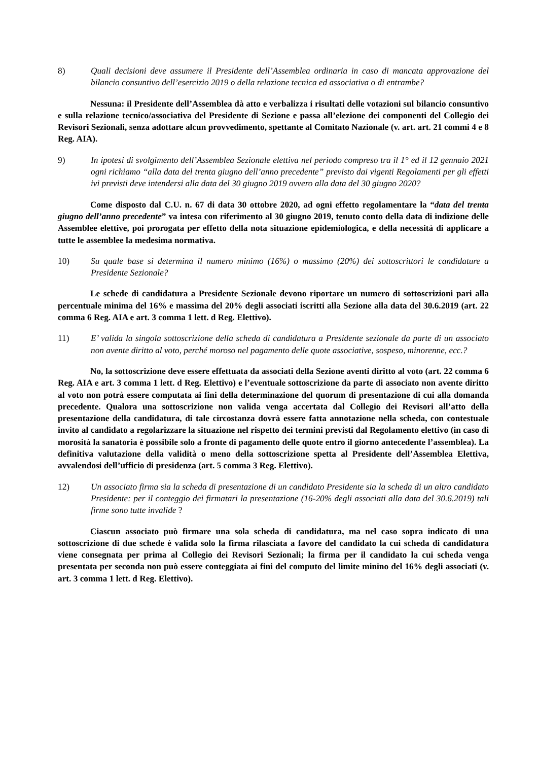8) Quali decisioni deve assumere il Presidente dell’Assemblea ordinaria in caso di mancata approvazione del bilancio consuntivo dell’esercizio 2019 o della relazione tecnica ed associativa o di entrambe?
Nessuna: il Presidente dell’Assemblea dà atto e verbalizza i risultati delle votazioni sul bilancio consuntivo e sulla relazione tecnico/associativa del Presidente di Sezione e passa all’elezione dei componenti del Collegio dei Revisori Sezionali, senza adottare alcun provvedimento, spettante al Comitato Nazionale (v. art. art. 21 commi 4 e 8 Reg. AIA).
9) In ipotesi di svolgimento dell’Assemblea Sezionale elettiva nel periodo compreso tra il 1° ed il 12 gennaio 2021 ogni richiamo “alla data del trenta giugno dell’anno precedente” previsto dai vigenti Regolamenti per gli effetti ivi previsti deve intendersi alla data del 30 giugno 2019 ovvero alla data del 30 giugno 2020?
Come disposto dal C.U. n. 67 di data 30 ottobre 2020, ad ogni effetto regolamentare la “data del trenta giugno dell’anno precedente” va intesa con riferimento al 30 giugno 2019, tenuto conto della data di indizione delle Assemblee elettive, poi prorogata per effetto della nota situazione epidemiologica, e della necessità di applicare a tutte le assemblee la medesima normativa.
10) Su quale base si determina il numero minimo (16%) o massimo (20%) dei sottoscrittori le candidature a Presidente Sezionale?
Le schede di candidatura a Presidente Sezionale devono riportare un numero di sottoscrizioni pari alla percentuale minima del 16% e massima del 20% degli associati iscritti alla Sezione alla data del 30.6.2019 (art. 22 comma 6 Reg. AIA e art. 3 comma 1 lett. d Reg. Elettivo).
11) E’ valida la singola sottoscrizione della scheda di candidatura a Presidente sezionale da parte di un associato non avente diritto al voto, perché moroso nel pagamento delle quote associative, sospeso, minorenne, ecc.?
No, la sottoscrizione deve essere effettuata da associati della Sezione aventi diritto al voto (art. 22 comma 6 Reg. AIA e art. 3 comma 1 lett. d Reg. Elettivo) e l’eventuale sottoscrizione da parte di associato non avente diritto al voto non potrà essere computata ai fini della determinazione del quorum di presentazione di cui alla domanda precedente. Qualora una sottoscrizione non valida venga accertata dal Collegio dei Revisori all’atto della presentazione della candidatura, di tale circostanza dovrà essere fatta annotazione nella scheda, con contestuale invito al candidato a regolarizzare la situazione nel rispetto dei termini previsti dal Regolamento elettivo (in caso di morosità la sanatoria è possibile solo a fronte di pagamento delle quote entro il giorno antecedente l’assemblea). La definitiva valutazione della validità o meno della sottoscrizione spetta al Presidente dell’Assemblea Elettiva, avvalendosi dell’ufficio di presidenza (art. 5 comma 3 Reg. Elettivo).
12) Un associato firma sia la scheda di presentazione di un candidato Presidente sia la scheda di un altro candidato Presidente: per il conteggio dei firmatari la presentazione (16-20% degli associati alla data del 30.6.2019) tali firme sono tutte invalide ?
Ciascun associato può firmare una sola scheda di candidatura, ma nel caso sopra indicato di una sottoscrizione di due schede è valida solo la firma rilasciata a favore del candidato la cui scheda di candidatura viene consegnata per prima al Collegio dei Revisori Sezionali; la firma per il candidato la cui scheda venga presentata per seconda non può essere conteggiata ai fini del computo del limite minino del 16% degli associati (v. art. 3 comma 1 lett. d Reg. Elettivo).